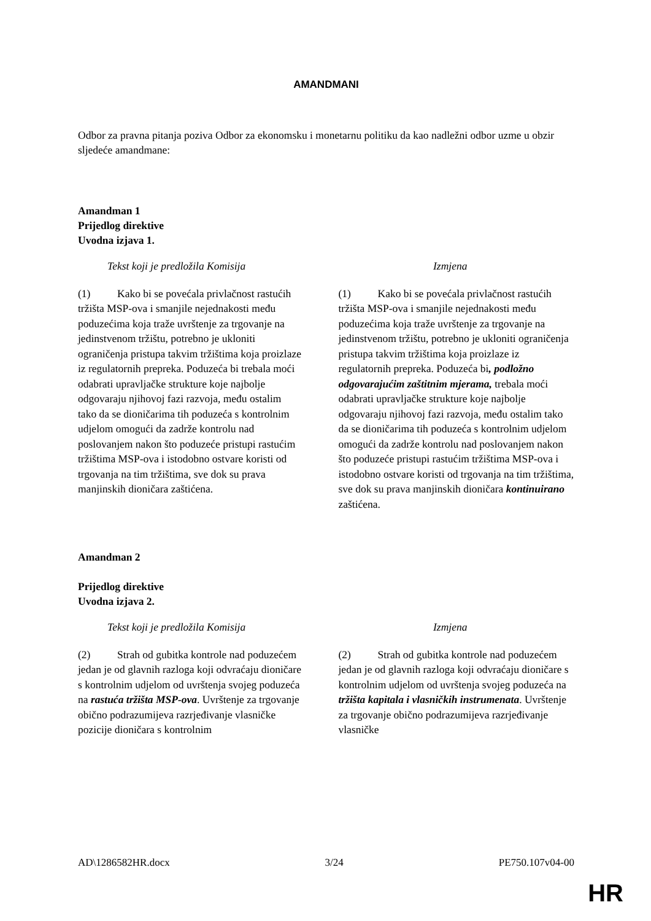AMANDMANI
Odbor za pravna pitanja poziva Odbor za ekonomsku i monetarnu politiku da kao nadležni odbor uzme u obzir sljedeće amandmane:
Amandman 1
Prijedlog direktive
Uvodna izjava 1.
| Tekst koji je predložila Komisija | Izmjena |
| --- | --- |
| (1) Kako bi se povećala privlačnost rastućih tržišta MSP-ova i smanjile nejednakosti među poduzećima koja traže uvrštenje za trgovanje na jedinstvenom tržištu, potrebno je ukloniti ograničenja pristupa takvim tržištima koja proizlaze iz regulatornih prepreka. Poduzeća bi trebala moći odabrati upravljačke strukture koje najbolje odgovaraju njihovoj fazi razvoja, među ostalim tako da se dioničarima tih poduzeća s kontrolnim udjelom omogući da zadrže kontrolu nad poslovanjem nakon što poduzeće pristupi rastućim tržištima MSP-ova i istodobno ostvare koristi od trgovanja na tim tržištima, sve dok su prava manjinskih dioničara zaštićena. | (1) Kako bi se povećala privlačnost rastućih tržišta MSP-ova i smanjile nejednakosti među poduzećima koja traže uvrštenje za trgovanje na jedinstvenom tržištu, potrebno je ukloniti ograničenja pristupa takvim tržištima koja proizlaze iz regulatornih prepreka. Poduzeća bi , podložno odgovarajućim zaštitnim mjerama, trebala moći odabrati upravljačke strukture koje najbolje odgovaraju njihovoj fazi razvoja, među ostalim tako da se dioničarima tih poduzeća s kontrolnim udjelom omogući da zadrže kontrolu nad poslovanjem nakon što poduzeće pristupi rastućim tržištima MSP-ova i istodobno ostvare koristi od trgovanja na tim tržištima, sve dok su prava manjinskih dioničara kontinuirano zaštićena. |
Amandman 2
Prijedlog direktive
Uvodna izjava 2.
| Tekst koji je predložila Komisija | Izmjena |
| --- | --- |
| (2) Strah od gubitka kontrole nad poduzećem jedan je od glavnih razloga koji odvraćaju dioničare s kontrolnim udjelom od uvrštenja svojeg poduzeća na rastuća tržišta MSP-ova . Uvrštenje za trgovanje obično podrazumijeva razrjeđivanje vlasničke pozicije dioničara s kontrolnim | (2) Strah od gubitka kontrole nad poduzećem jedan je od glavnih razloga koji odvraćaju dioničare s kontrolnim udjelom od uvrštenja svojeg poduzeća na tržišta kapitala i vlasničkih instrumenata . Uvrštenje za trgovanje obično podrazumijeva razrjeđivanje vlasničke |
AD\1286582HR.docx 3/24 PE750.107v04-00
HR